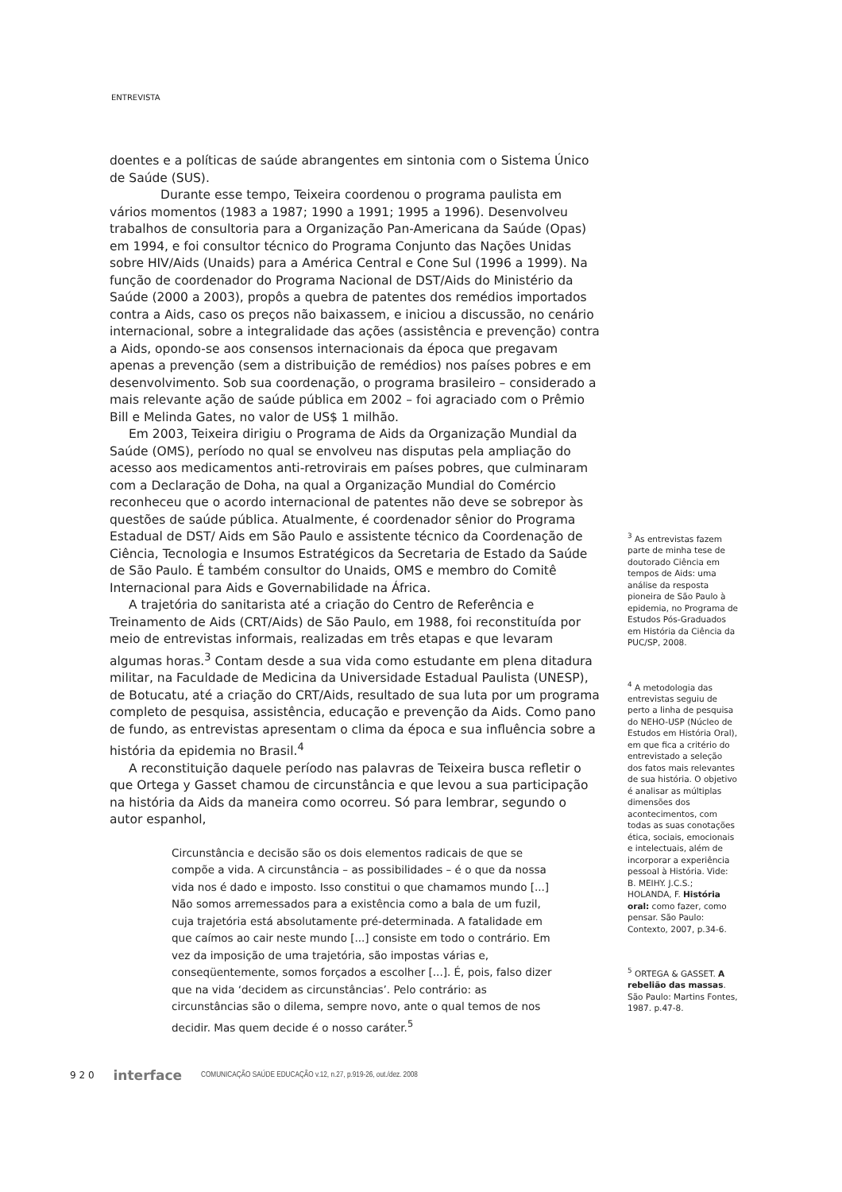ENTREVISTA
doentes e a políticas de saúde abrangentes em sintonia com o Sistema Único de Saúde (SUS).
Durante esse tempo, Teixeira coordenou o programa paulista em vários momentos (1983 a 1987; 1990 a 1991; 1995 a 1996). Desenvolveu trabalhos de consultoria para a Organização Pan-Americana da Saúde (Opas) em 1994, e foi consultor técnico do Programa Conjunto das Nações Unidas sobre HIV/Aids (Unaids) para a América Central e Cone Sul (1996 a 1999). Na função de coordenador do Programa Nacional de DST/Aids do Ministério da Saúde (2000 a 2003), propôs a quebra de patentes dos remédios importados contra a Aids, caso os preços não baixassem, e iniciou a discussão, no cenário internacional, sobre a integralidade das ações (assistência e prevenção) contra a Aids, opondo-se aos consensos internacionais da época que pregavam apenas a prevenção (sem a distribuição de remédios) nos países pobres e em desenvolvimento. Sob sua coordenação, o programa brasileiro – considerado a mais relevante ação de saúde pública em 2002 – foi agraciado com o Prêmio Bill e Melinda Gates, no valor de US$ 1 milhão.
Em 2003, Teixeira dirigiu o Programa de Aids da Organização Mundial da Saúde (OMS), período no qual se envolveu nas disputas pela ampliação do acesso aos medicamentos anti-retrovirais em países pobres, que culminaram com a Declaração de Doha, na qual a Organização Mundial do Comércio reconheceu que o acordo internacional de patentes não deve se sobrepor às questões de saúde pública. Atualmente, é coordenador sênior do Programa Estadual de DST/ Aids em São Paulo e assistente técnico da Coordenação de Ciência, Tecnologia e Insumos Estratégicos da Secretaria de Estado da Saúde de São Paulo. É também consultor do Unaids, OMS e membro do Comitê Internacional para Aids e Governabilidade na África.
A trajetória do sanitarista até a criação do Centro de Referência e Treinamento de Aids (CRT/Aids) de São Paulo, em 1988, foi reconstituída por meio de entrevistas informais, realizadas em três etapas e que levaram algumas horas.<sup>3</sup> Contam desde a sua vida como estudante em plena ditadura militar, na Faculdade de Medicina da Universidade Estadual Paulista (UNESP), de Botucatu, até a criação do CRT/Aids, resultado de sua luta por um programa completo de pesquisa, assistência, educação e prevenção da Aids. Como pano de fundo, as entrevistas apresentam o clima da época e sua influência sobre a história da epidemia no Brasil.<sup>4</sup>
A reconstituição daquele período nas palavras de Teixeira busca refletir o que Ortega y Gasset chamou de circunstância e que levou a sua participação na história da Aids da maneira como ocorreu. Só para lembrar, segundo o autor espanhol,
Circunstância e decisão são os dois elementos radicais de que se compõe a vida. A circunstância – as possibilidades – é o que da nossa vida nos é dado e imposto. Isso constitui o que chamamos mundo [...] Não somos arremessados para a existência como a bala de um fuzil, cuja trajetória está absolutamente pré-determinada. A fatalidade em que caímos ao cair neste mundo [...] consiste em todo o contrário. Em vez da imposição de uma trajetória, são impostas várias e, conseqüentemente, somos forçados a escolher [...]. É, pois, falso dizer que na vida ‘decidem as circunstâncias’. Pelo contrário: as circunstâncias são o dilema, sempre novo, ante o qual temos de nos decidir. Mas quem decide é o nosso caráter.<sup>5</sup>
<sup>3</sup> As entrevistas fazem parte de minha tese de doutorado Ciência em tempos de Aids: uma análise da resposta pioneira de São Paulo à epidemia, no Programa de Estudos Pós-Graduados em História da Ciência da PUC/SP, 2008.
<sup>4</sup> A metodologia das entrevistas seguiu de perto a linha de pesquisa do NEHO-USP (Núcleo de Estudos em História Oral), em que fica a critério do entrevistado a seleção dos fatos mais relevantes de sua história. O objetivo é analisar as múltiplas dimensões dos acontecimentos, com todas as suas conotações ética, sociais, emocionais e intelectuais, além de incorporar a experiência pessoal à História. Vide: B. MEIHY. J.C.S.; HOLANDA, F. História oral: como fazer, como pensar. São Paulo: Contexto, 2007, p.34-6.
<sup>5</sup> ORTEGA & GASSET. A rebelião das massas. São Paulo: Martins Fontes, 1987. p.47-8.
9 2 0 interface COMUNICAÇÃO SAÚDE EDUCAÇÃO v.12, n.27, p.919-26, out./dez. 2008